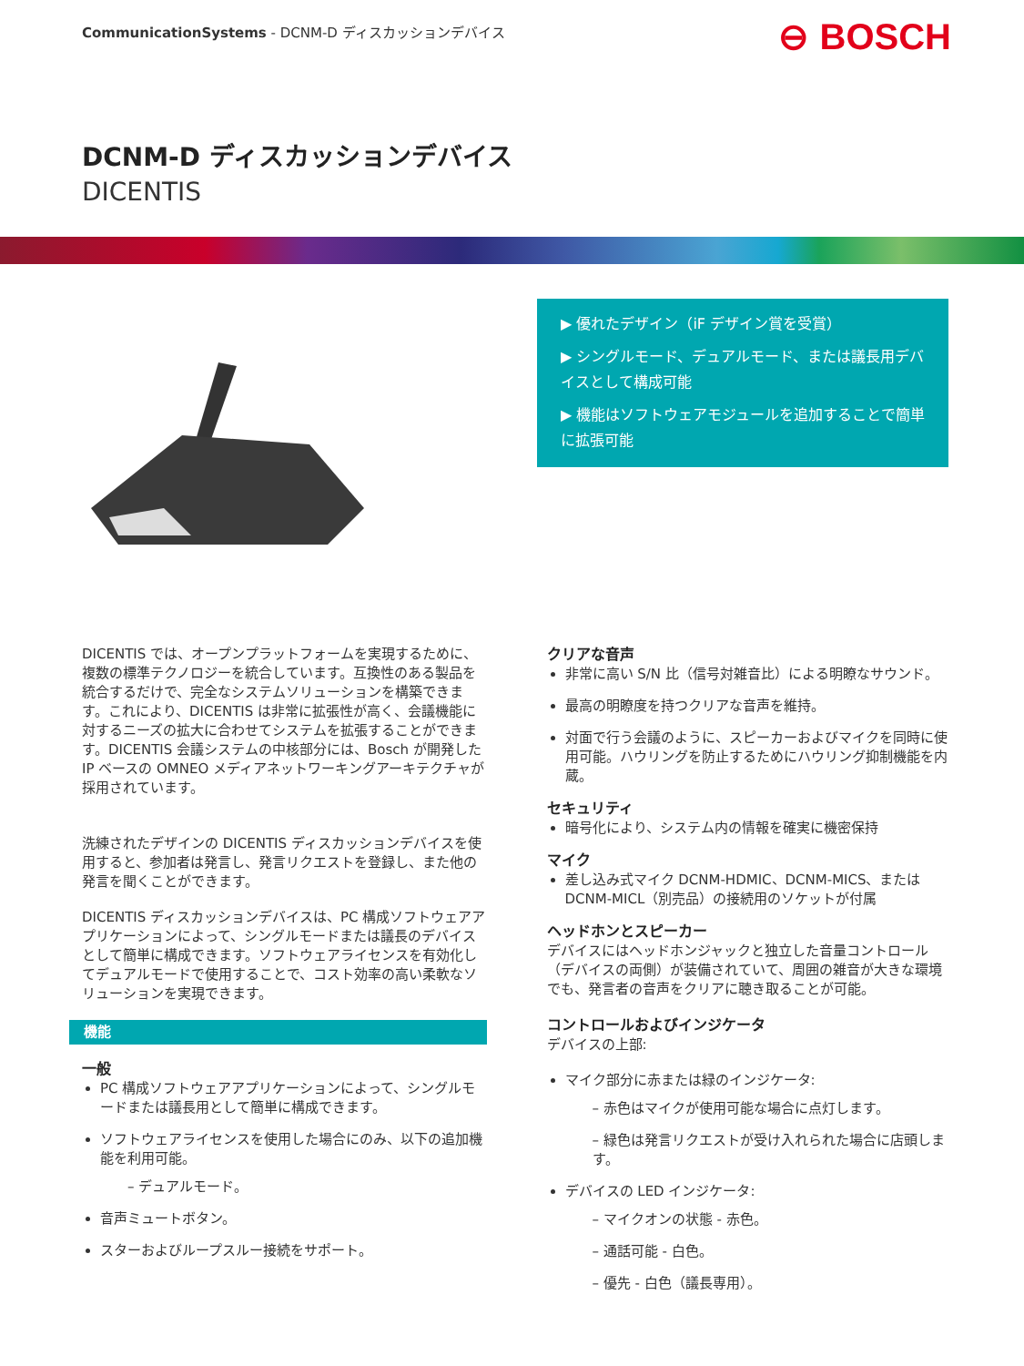CommunicationSystems - DCNM-D ディスカッションデバイス
⊖ BOSCH
DCNM-D ディスカッションデバイス
DICENTIS
▶ 優れたデザイン（iF デザイン賞を受賞）
▶ シングルモード、デュアルモード、または議長用デバイスとして構成可能
▶ 機能はソフトウェアモジュールを追加することで簡単に拡張可能
DICENTIS では、オープンプラットフォームを実現するために、複数の標準テクノロジーを統合しています。互換性のある製品を統合するだけで、完全なシステムソリューションを構築できます。これにより、DICENTIS は非常に拡張性が高く、会議機能に対するニーズの拡大に合わせてシステムを拡張することができます。DICENTIS 会議システムの中核部分には、Bosch が開発した IP ベースの OMNEO メディアネットワーキングアーキテクチャが採用されています。
洗練されたデザインの DICENTIS ディスカッションデバイスを使用すると、参加者は発言し、発言リクエストを登録し、また他の発言を聞くことができます。
DICENTIS ディスカッションデバイスは、PC 構成ソフトウェアアプリケーションによって、シングルモードまたは議長のデバイスとして簡単に構成できます。ソフトウェアライセンスを有効化してデュアルモードで使用することで、コスト効率の高い柔軟なソリューションを実現できます。
機能
一般
PC 構成ソフトウェアアプリケーションによって、シングルモードまたは議長用として簡単に構成できます。
ソフトウェアライセンスを使用した場合にのみ、以下の追加機能を利用可能。
– デュアルモード。
音声ミュートボタン。
スターおよびループスルー接続をサポート。
クリアな音声
非常に高い S/N 比（信号対雑音比）による明瞭なサウンド。
最高の明瞭度を持つクリアな音声を維持。
対面で行う会議のように、スピーカーおよびマイクを同時に使用可能。ハウリングを防止するためにハウリング抑制機能を内蔵。
セキュリティ
暗号化により、システム内の情報を確実に機密保持
マイク
差し込み式マイク DCNM-HDMIC、DCNM-MICS、または DCNM-MICL（別売品）の接続用のソケットが付属
ヘッドホンとスピーカー
デバイスにはヘッドホンジャックと独立した音量コントロール（デバイスの両側）が装備されていて、周囲の雑音が大きな環境でも、発言者の音声をクリアに聴き取ることが可能。
コントロールおよびインジケータ
デバイスの上部:
マイク部分に赤または緑のインジケータ:
– 赤色はマイクが使用可能な場合に点灯します。
– 緑色は発言リクエストが受け入れられた場合に店頭します。
デバイスの LED インジケータ:
– マイクオンの状態 - 赤色。
– 通話可能 - 白色。
– 優先 - 白色（議長専用）。